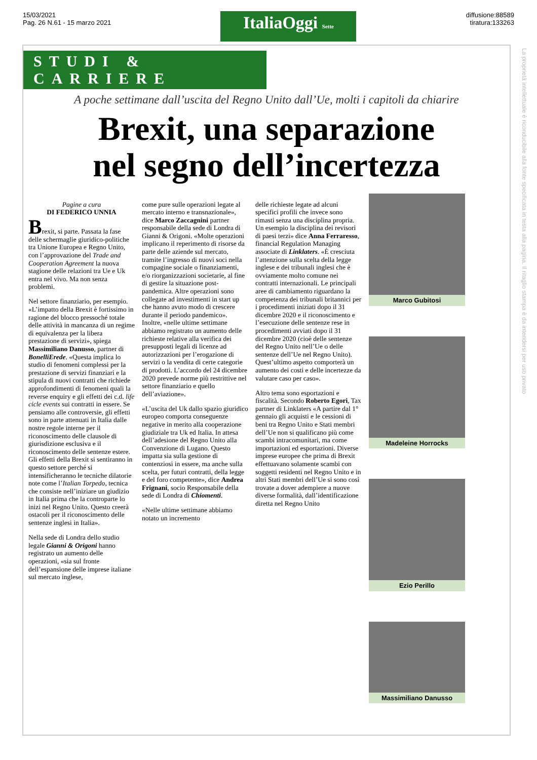15/03/2021
Pag. 26 N.61 - 15 marzo 2021
ItaliaOggi Sette
diffusione:88589
tiratura:133263
STUDI & CARRIERE
A poche settimane dall’uscita del Regno Unito dall’Ue, molti i capitoli da chiarire
Brexit, una separazione
nel segno dell’incertezza
Pagine a cura
DI FEDERICO UNNIA
Brexit, si parte. Passata la fase delle schermaglie giuridico-politiche tra Unione Europea e Regno Unito, con l’approvazione del Trade and Cooperation Agreement la nuova stagione delle relazioni tra Ue e Uk entra nel vivo. Ma non senza problemi.
Nel settore finanziario, per esempio. «L’impatto della Brexit è fortissimo in ragione del blocco pressoché totale delle attività in mancanza di un regime di equivalenza per la libera prestazione di servizi», spiega Massimiliano Danusso, partner di BonelliErede. «Questa implica lo studio di fenomeni complessi per la prestazione di servizi finanziari e la stipula di nuovi contratti che richiede approfondimenti di fenomeni quali la reverse enquiry e gli effetti dei c.d. life cicle events sui contratti in essere. Se pensiamo alle controversie, gli effetti sono in parte attenuati in Italia dalle nostre regole interne per il riconoscimento delle clausole di giurisdizione esclusiva e il riconoscimento delle sentenze estere. Gli effetti della Brexit si sentiranno in questo settore perché si intensificheranno le tecniche dilatorie note come l’Italian Torpedo, tecnica che consiste nell’iniziare un giudizio in Italia prima che la controparte lo inizi nel Regno Unito. Questo creerà ostacoli per il riconoscimento delle sentenze inglesi in Italia».
Nella sede di Londra dello studio legale Gianni & Origoni hanno registrato un aumento delle operazioni, «sia sul fronte dell’espansione delle imprese italiane sul mercato inglese,
come pure sulle operazioni legate al mercato interno e transnazionale», dice Marco Zaccagnini partner responsabile della sede di Londra di Gianni & Origoni. «Molte operazioni implicano il reperimento di risorse da parte delle aziende sul mercato, tramite l’ingresso di nuovi soci nella compagine sociale o finanziamenti, e/o riorganizzazioni societarie, al fine di gestire la situazione post-pandemica. Altre operazioni sono collegate ad investimenti in start up che hanno avuto modo di crescere durante il periodo pandemico». Inoltre, «nelle ultime settimane abbiamo registrato un aumento delle richieste relative alla verifica dei presupposti legali di licenze ad autorizzazioni per l’erogazione di servizi o la vendita di certe categorie di prodotti. L’accordo del 24 dicembre 2020 prevede norme più restrittive nel settore finanziario e quello dell’aviazione».
«L’uscita del Uk dallo spazio giuridico europeo comporta conseguenze negative in merito alla cooperazione giudiziale tra Uk ed Italia. In attesa dell’adesione del Regno Unito alla Convenzione di Lugano. Questo impatta sia sulla gestione di contenziosi in essere, ma anche sulla scelta, per futuri contratti, della legge e del foro competente», dice Andrea Frignani, socio Responsabile della sede di Londra di Chiomenti.
«Nelle ultime settimane abbiamo notato un incremento
delle richieste legate ad alcuni specifici profili che invece sono rimasti senza una disciplina propria. Un esempio la disciplina dei revisori di paesi terzi» dice Anna Ferraresso, financial Regulation Managing associate di Linklaters. «È cresciuta l’attenzione sulla scelta della legge inglese e dei tribunali inglesi che è ovviamente molto comune nei contratti internazionali. Le principali aree di cambiamento riguardano la competenza dei tribunali britannici per i procedimenti iniziati dopo il 31 dicembre 2020 e il riconoscimento e l’esecuzione delle sentenze rese in procedimenti avviati dopo il 31 dicembre 2020 (cioè delle sentenze del Regno Unito nell’Ue o delle sentenze dell’Ue nel Regno Unito). Quest’ultimo aspetto comporterà un aumento dei costi e delle incertezze da valutare caso per caso».
Altro tema sono esportazioni e fiscalità. Secondo Roberto Egori, Tax partner di Linklaters «A partire dal 1° gennaio gli acquisti e le cessioni di beni tra Regno Unito e Stati membri dell’Ue non si qualificano più come scambi intracomunitari, ma come importazioni ed esportazioni. Diverse imprese europee che prima di Brexit effettuavano solamente scambi con soggetti residenti nel Regno Unito e in altri Stati membri dell’Ue si sono così trovate a dover adempiere a nuove diverse formalità, dall’identificazione diretta nel Regno Unito
Marco Gubitosi
Madeleine Horrocks
Ezio Perillo
Massimiliano Danusso
La proprietà intellettuale è riconducibile alla fonte specificata in testa alla pagina. Il ritaglio stampa è da intendersi per uso privato